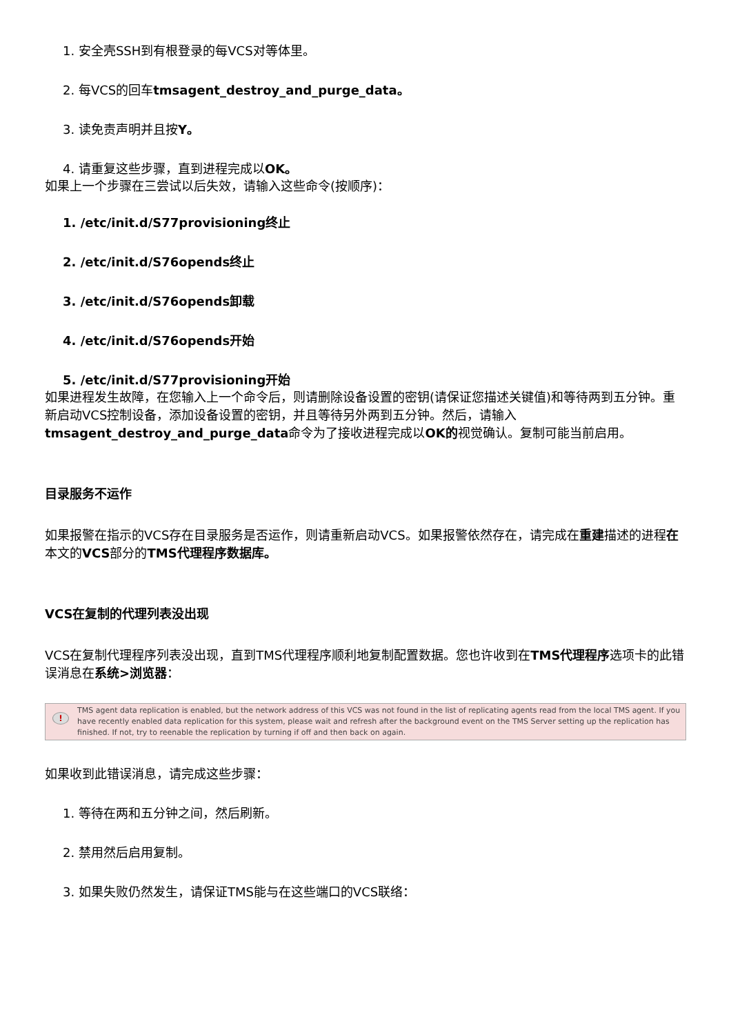1. 安全壳SSH到有根登录的每VCS对等体里。
2. 每VCS的回车tmsagent_destroy_and_purge_data。
3. 读免责声明并且按Y。
4. 请重复这些步骤，直到进程完成以OK。
如果上一个步骤在三尝试以后失效，请输入这些命令(按顺序)：
1. /etc/init.d/S77provisioning终止
2. /etc/init.d/S76opends终止
3. /etc/init.d/S76opends卸载
4. /etc/init.d/S76opends开始
5. /etc/init.d/S77provisioning开始
如果进程发生故障，在您输入上一个命令后，则请删除设备设置的密钥(请保证您描述关键值)和等待两到五分钟。重新启动VCS控制设备，添加设备设置的密钥，并且等待另外两到五分钟。然后，请输入tmsagent_destroy_and_purge_data命令为了接收进程完成以OK的视觉确认。复制可能当前启用。
目录服务不运作
如果报警在指示的VCS存在目录服务是否运作，则请重新启动VCS。如果报警依然存在，请完成在重建描述的进程在本文的VCS部分的TMS代理程序数据库。
VCS在复制的代理列表没出现
VCS在复制代理程序列表没出现，直到TMS代理程序顺利地复制配置数据。您也许收到在TMS代理程序选项卡的此错误消息在系统>浏览器：
!
TMS agent data replication is enabled, but the network address of this VCS was not found in the list of replicating agents read from the local TMS agent. If you have recently enabled data replication for this system, please wait and refresh after the background event on the TMS Server setting up the replication has finished. If not, try to reenable the replication by turning if off and then back on again.
如果收到此错误消息，请完成这些步骤：
1. 等待在两和五分钟之间，然后刷新。
2. 禁用然后启用复制。
3. 如果失败仍然发生，请保证TMS能与在这些端口的VCS联络：